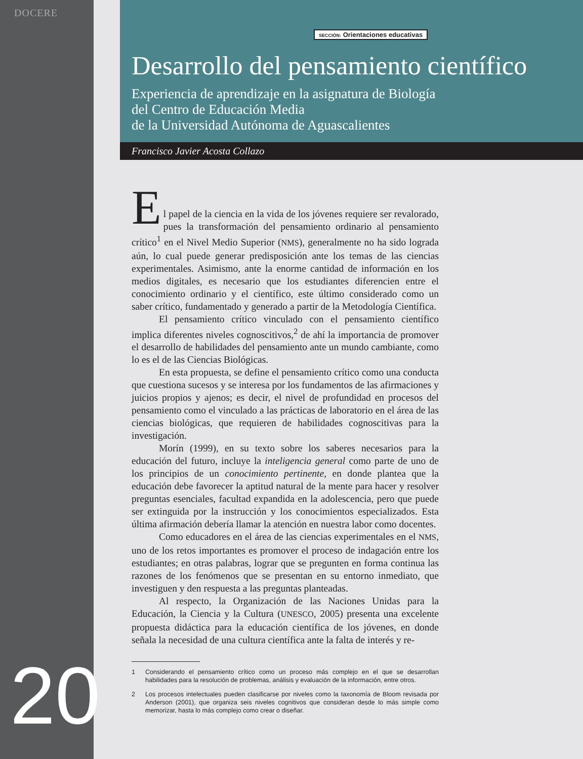DOCERE
SECCIÓN: Orientaciones educativas
Desarrollo del pensamiento científico
Experiencia de aprendizaje en la asignatura de Biología
del Centro de Educación Media
de la Universidad Autónoma de Aguascalientes
Francisco Javier Acosta Collazo
E
l papel de la ciencia en la vida de los jóvenes requiere ser revalorado, pues la transformación del pensamiento ordinario al pensamiento crítico<sup>1</sup> en el Nivel Medio Superior (NMS), generalmente no ha sido lograda aún, lo cual puede generar predisposición ante los temas de las ciencias experimentales. Asimismo, ante la enorme cantidad de información en los medios digitales, es necesario que los estudiantes diferencien entre el conocimiento ordinario y el científico, este último considerado como un saber crítico, fundamentado y generado a partir de la Metodología Científica.
El pensamiento crítico vinculado con el pensamiento científico implica diferentes niveles cognoscitivos,<sup>2</sup> de ahí la importancia de promover el desarrollo de habilidades del pensamiento ante un mundo cambiante, como lo es el de las Ciencias Biológicas.
En esta propuesta, se define el pensamiento crítico como una conducta que cuestiona sucesos y se interesa por los fundamentos de las afirmaciones y juicios propios y ajenos; es decir, el nivel de profundidad en procesos del pensamiento como el vinculado a las prácticas de laboratorio en el área de las ciencias biológicas, que requieren de habilidades cognoscitivas para la investigación.
Morín (1999), en su texto sobre los saberes necesarios para la educación del futuro, incluye la inteligencia general como parte de uno de los principios de un conocimiento pertinente, en donde plantea que la educación debe favorecer la aptitud natural de la mente para hacer y resolver preguntas esenciales, facultad expandida en la adolescencia, pero que puede ser extinguida por la instrucción y los conocimientos especializados. Esta última afirmación debería llamar la atención en nuestra labor como docentes.
Como educadores en el área de las ciencias experimentales en el NMS, uno de los retos importantes es promover el proceso de indagación entre los estudiantes; en otras palabras, lograr que se pregunten en forma continua las razones de los fenómenos que se presentan en su entorno inmediato, que investiguen y den respuesta a las preguntas planteadas.
Al respecto, la Organización de las Naciones Unidas para la Educación, la Ciencia y la Cultura (UNESCO, 2005) presenta una excelente propuesta didáctica para la educación científica de los jóvenes, en donde señala la necesidad de una cultura científica ante la falta de interés y re-
1 Considerando el pensamiento crítico como un proceso más complejo en el que se desarrollan habilidades para la resolución de problemas, análisis y evaluación de la información, entre otros.
2 Los procesos intelectuales pueden clasificarse por niveles como la taxonomía de Bloom revisada por Anderson (2001), que organiza seis niveles cognitivos que consideran desde lo más simple como memorizar, hasta lo más complejo como crear o diseñar.
20